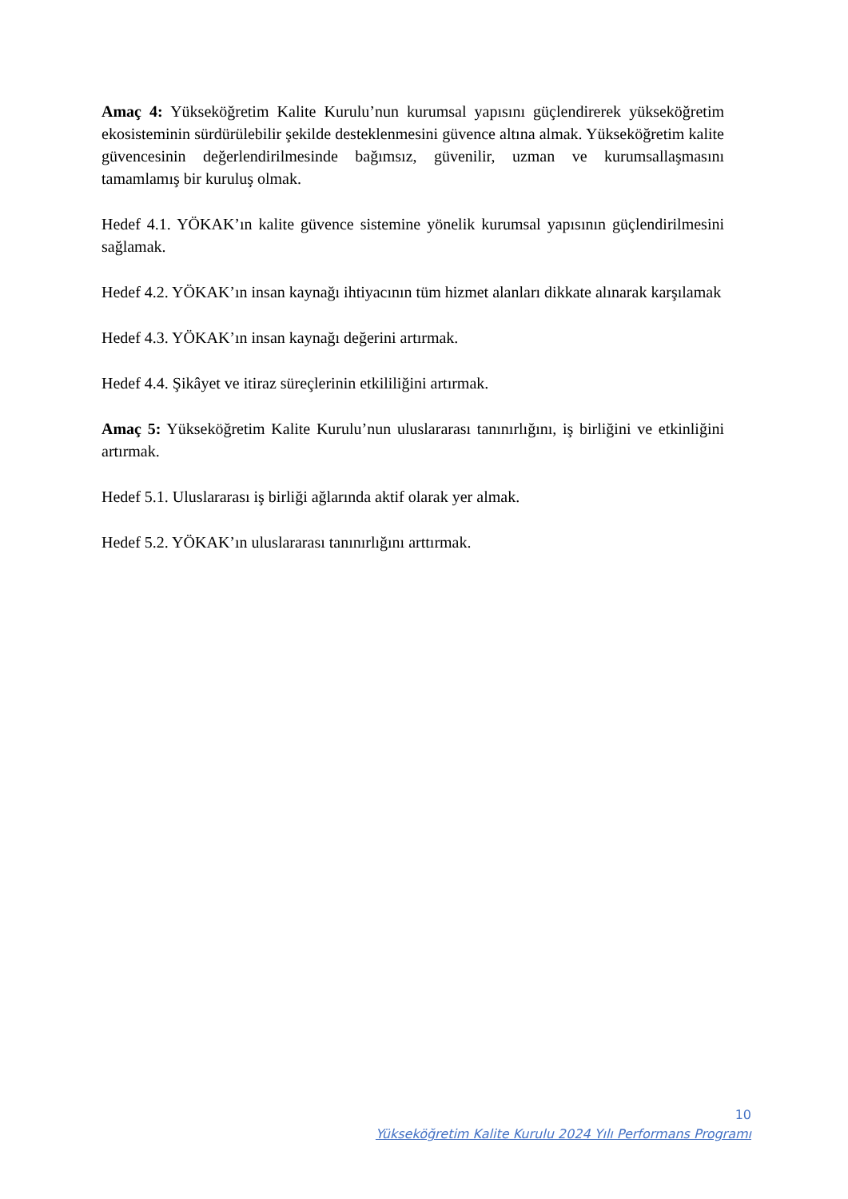Amaç 4: Yükseköğretim Kalite Kurulu’nun kurumsal yapısını güçlendirerek yükseköğretim ekosisteminin sürdürülebilir şekilde desteklenmesini güvence altına almak. Yükseköğretim kalite güvencesinin değerlendirilmesinde bağımsız, güvenilir, uzman ve kurumsallaşmasını tamamlamış bir kuruluş olmak.
Hedef 4.1. YÖKAK’ın kalite güvence sistemine yönelik kurumsal yapısının güçlendirilmesini sağlamak.
Hedef 4.2. YÖKAK’ın insan kaynağı ihtiyacının tüm hizmet alanları dikkate alınarak karşılamak
Hedef 4.3. YÖKAK’ın insan kaynağı değerini artırmak.
Hedef 4.4. Şikâyet ve itiraz süreçlerinin etkililiğini artırmak.
Amaç 5: Yükseköğretim Kalite Kurulu’nun uluslararası tanınırlığını, iş birliğini ve etkinliğini artırmak.
Hedef 5.1. Uluslararası iş birliği ağlarında aktif olarak yer almak.
Hedef 5.2. YÖKAK’ın uluslararası tanınırlığını arttırmak.
10
Yükseköğretim Kalite Kurulu 2024 Yılı Performans Programı